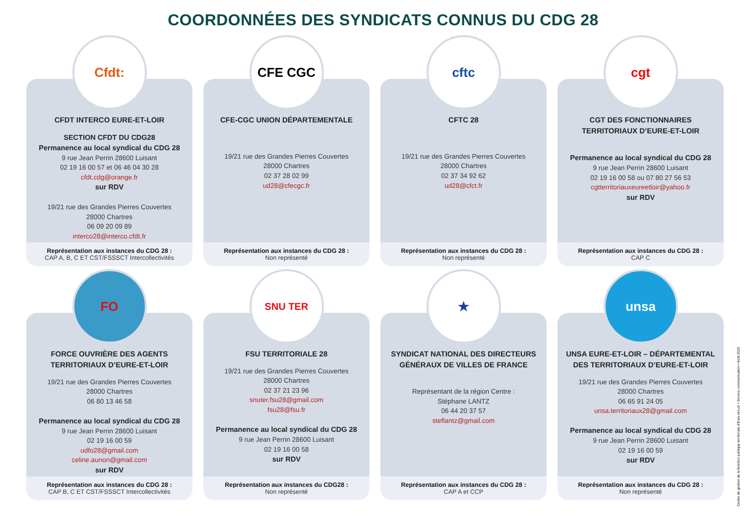COORDONNÉES DES SYNDICATS CONNUS DU CDG 28
Cfdt:
CFDT INTERCO EURE-ET-LOIR
SECTION CFDT DU CDG28
Permanence au local syndical du CDG 28
9 rue Jean Perrin 28600 Luisant
02 19 16 00 57 et 06 46 04 30 28
cfdt.cdg@orange.fr
sur RDV
19/21 rue des Grandes Pierres Couvertes
28000 Chartres
06 09 20 09 89
interco28@interco.cfdt.fr
Représentation aux instances du CDG 28 :
CAP A, B, C ET CST/FSSSCT Intercollectivités
CFE CGC
CFE-CGC UNION DÉPARTEMENTALE
19/21 rue des Grandes Pierres Couvertes
28000 Chartres
02 37 28 02 99
ud28@cfecgc.fr
Représentation aux instances du CDG 28 :
Non représenté
cftc
CFTC 28
19/21 rue des Grandes Pierres Couvertes
28000 Chartres
02 37 34 92 62
ud28@cfct.fr
Représentation aux instances du CDG 28 :
Non représenté
cgt
CGT DES FONCTIONNAIRES
TERRITORIAUX D’EURE-ET-LOIR
Permanence au local syndical du CDG 28
9 rue Jean Perrin 28600 Luisant
02 19 16 00 58 ou 07 80 27 56 53
cgtterritoriauxeureetloir@yahoo.fr
sur RDV
Représentation aux instances du CDG 28 :
CAP C
FO
FORCE OUVRIÈRE DES AGENTS
TERRITORIAUX D’EURE-ET-LOIR
19/21 rue des Grandes Pierres Couvertes
28000 Chartres
06 80 13 46 58
Permanence au local syndical du CDG 28
9 rue Jean Perrin 28600 Luisant
02 19 16 00 59
udfo28@gmail.com
celine.aunon@gmail.com
sur RDV
Représentation aux instances du CDG 28 :
CAP B, C ET CST/FSSSCT Intercollectivités
SNU TER
FSU TERRITORIALE 28
19/21 rue des Grandes Pierres Couvertes
28000 Chartres
02 37 21 23 96
snuter.fsu28@gmail.com
fsu28@fsu.fr
Permanence au local syndical du CDG 28
9 rue Jean Perrin 28600 Luisant
02 19 16 00 58
sur RDV
Représentation aux instances du CDG28 :
Non représenté
★
SYNDICAT NATIONAL DES DIRECTEURS
GÉNÉRAUX DE VILLES DE FRANCE
Représentant de la région Centre :
Stéphane LANTZ
06 44 20 37 57
steflantz@gmail.com
Représentation aux instances du CDG 28 :
CAP A et CCP
unsa
UNSA EURE-ET-LOIR – DÉPARTEMENTAL
DES TERRITORIAUX D’EURE-ET-LOIR
19/21 rue des Grandes Pierres Couvertes
28000 Chartres
06 65 91 24 05
unsa.territoriaux28@gmail.com
Permanence au local syndical du CDG 28
9 rue Jean Perrin 28600 Luisant
02 19 16 00 59
sur RDV
Représentation aux instances du CDG 28 :
Non représenté
Centre de gestion de la fonction publique territoriale d’Eure-et-Loir • Service communication • Août 2023